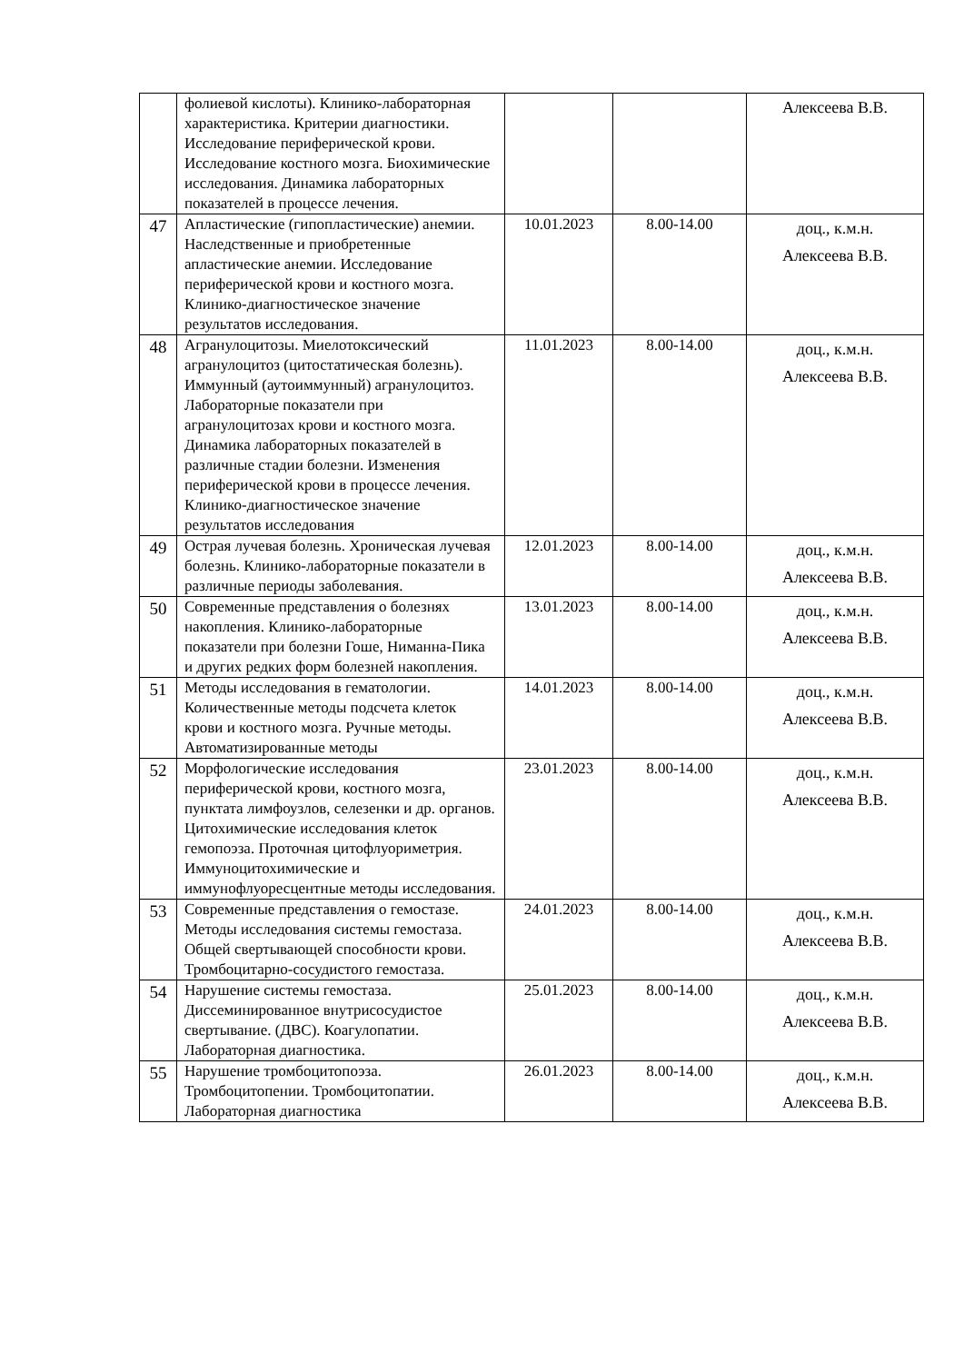| | фолиевой кислоты). Клинико-лабораторная характеристика. Критерии диагностики. Исследование периферической крови. Исследование костного мозга. Биохимические исследования. Динамика лабораторных показателей в процессе лечения. | | | Алексеева В.В. |
| 47 | Апластические (гипопластические) анемии. Наследственные и приобретенные апластические анемии. Исследование периферической крови и костного мозга. Клинико-диагностическое значение результатов исследования. | 10.01.2023 | 8.00-14.00 | доц., к.м.н. Алексеева В.В. |
| 48 | Агранулоцитозы. Миелотоксический агранулоцитоз (цитостатическая болезнь). Иммунный (аутоиммунный) агранулоцитоз. Лабораторные показатели при агранулоцитозах крови и костного мозга. Динамика лабораторных показателей в различные стадии болезни. Изменения периферической крови в процессе лечения. Клинико-диагностическое значение результатов исследования | 11.01.2023 | 8.00-14.00 | доц., к.м.н. Алексеева В.В. |
| 49 | Острая лучевая болезнь. Хроническая лучевая болезнь. Клинико-лабораторные показатели в различные периоды заболевания. | 12.01.2023 | 8.00-14.00 | доц., к.м.н. Алексеева В.В. |
| 50 | Современные представления о болезнях накопления. Клинико-лабораторные показатели при болезни Гоше, Ниманна-Пика и других редких форм болезней накопления. | 13.01.2023 | 8.00-14.00 | доц., к.м.н. Алексеева В.В. |
| 51 | Методы исследования в гематологии. Количественные методы подсчета клеток крови и костного мозга. Ручные методы. Автоматизированные методы | 14.01.2023 | 8.00-14.00 | доц., к.м.н. Алексеева В.В. |
| 52 | Морфологические исследования периферической крови, костного мозга, пунктата лимфоузлов, селезенки и др. органов. Цитохимические исследования клеток гемопоэза. Проточная цитофлуориметрия. Иммуноцитохимические и иммунофлуоресцентные методы исследования. | 23.01.2023 | 8.00-14.00 | доц., к.м.н. Алексеева В.В. |
| 53 | Современные представления о гемостазе. Методы исследования системы гемостаза. Общей свертывающей способности крови. Тромбоцитарно-сосудистого гемостаза. | 24.01.2023 | 8.00-14.00 | доц., к.м.н. Алексеева В.В. |
| 54 | Нарушение системы гемостаза. Диссеминированное внутрисосудистое свертывание. (ДВС). Коагулопатии. Лабораторная диагностика. | 25.01.2023 | 8.00-14.00 | доц., к.м.н. Алексеева В.В. |
| 55 | Нарушение тромбоцитопоэза. Тромбоцитопении. Тромбоцитопатии. Лабораторная диагностика | 26.01.2023 | 8.00-14.00 | доц., к.м.н. Алексеева В.В. |